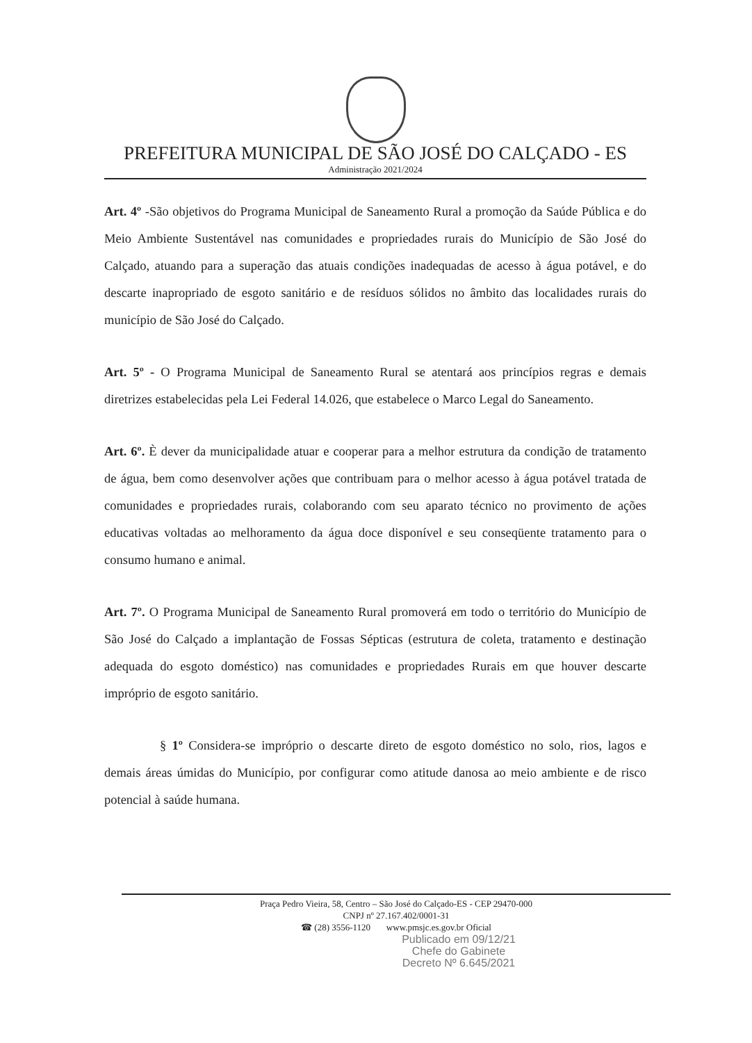PREFEITURA MUNICIPAL DE SÃO JOSÉ DO CALÇADO - ES
Administração 2021/2024
Art. 4º -São objetivos do Programa Municipal de Saneamento Rural a promoção da Saúde Pública e do Meio Ambiente Sustentável nas comunidades e propriedades rurais do Município de São José do Calçado, atuando para a superação das atuais condições inadequadas de acesso à água potável, e do descarte inapropriado de esgoto sanitário e de resíduos sólidos no âmbito das localidades rurais do município de São José do Calçado.
Art. 5º - O Programa Municipal de Saneamento Rural se atentará aos princípios regras e demais diretrizes estabelecidas pela Lei Federal 14.026, que estabelece o Marco Legal do Saneamento.
Art. 6º. È dever da municipalidade atuar e cooperar para a melhor estrutura da condição de tratamento de água, bem como desenvolver ações que contribuam para o melhor acesso à água potável tratada de comunidades e propriedades rurais, colaborando com seu aparato técnico no provimento de ações educativas voltadas ao melhoramento da água doce disponível e seu conseqüente tratamento para o consumo humano e animal.
Art. 7º. O Programa Municipal de Saneamento Rural promoverá em todo o território do Município de São José do Calçado a implantação de Fossas Sépticas (estrutura de coleta, tratamento e destinação adequada do esgoto doméstico) nas comunidades e propriedades Rurais em que houver descarte impróprio de esgoto sanitário.
§ 1º Considera-se impróprio o descarte direto de esgoto doméstico no solo, rios, lagos e demais áreas úmidas do Município, por configurar como atitude danosa ao meio ambiente e de risco potencial à saúde humana.
Praça Pedro Vieira, 58, Centro – São José do Calçado-ES - CEP 29470-000
CNPJ nº 27.167.402/0001-31
☎ (28) 3556-1120 www.pmsjc.es.gov.br Oficial
Publicado em 09/12/21
Chefe do Gabinete
Decreto Nº 6.645/2021